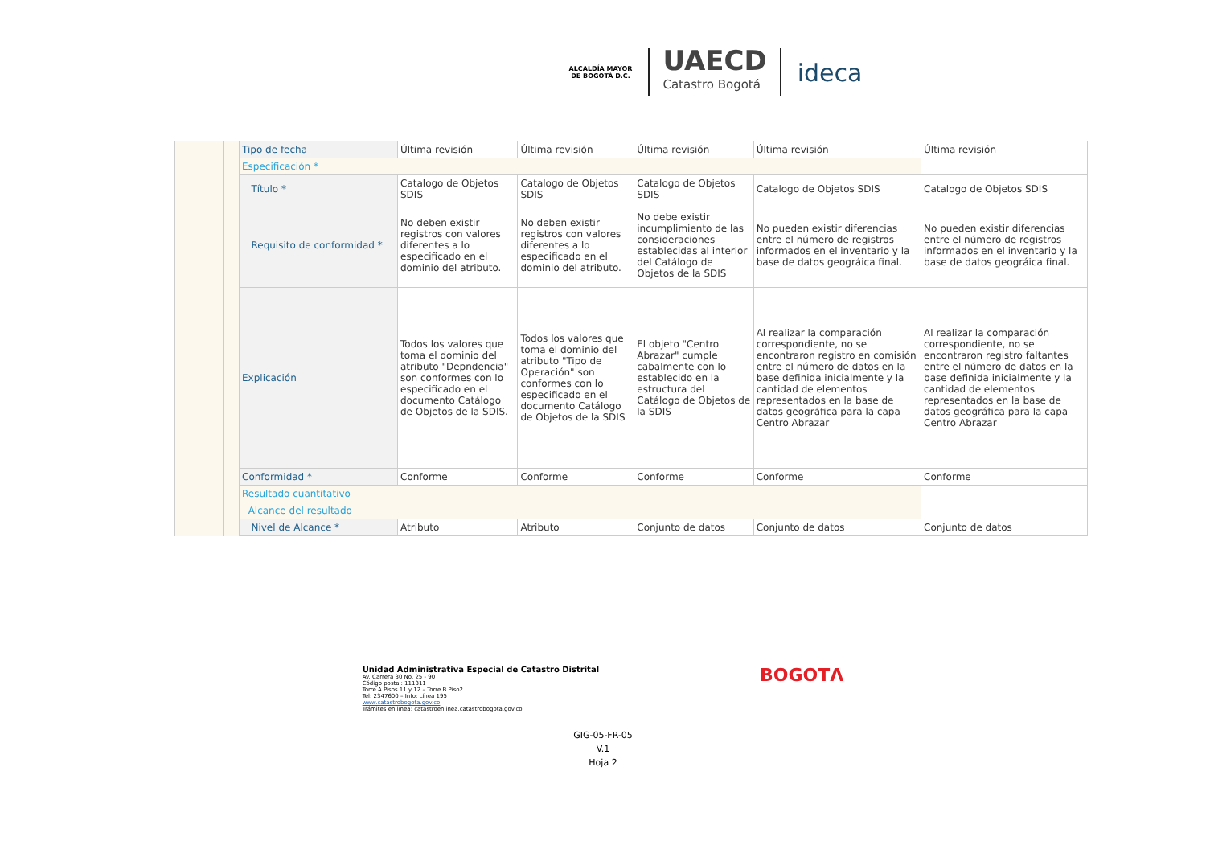ALCALDÍA MAYOR
DE BOGOTÁ D.C.
UAECD
Catastro Bogotá
ideca
| Tipo de fecha | Última revisión | Última revisión | Última revisión | Última revisión | Última revisión |
| Especificación * | | | | | |
| Título * | Catalogo de Objetos SDIS | Catalogo de Objetos SDIS | Catalogo de Objetos SDIS | Catalogo de Objetos SDIS | Catalogo de Objetos SDIS |
| Requisito de conformidad * | No deben existir registros con valores diferentes a lo especificado en el dominio del atributo. | No deben existir registros con valores diferentes a lo especificado en el dominio del atributo. | No debe existir incumplimiento de las consideraciones establecidas al interior del Catálogo de Objetos de la SDIS | No pueden existir diferencias entre el número de registros informados en el inventario y la base de datos geográica final. | No pueden existir diferencias entre el número de registros informados en el inventario y la base de datos geográica final. |
| Explicación | Todos los valores que toma el dominio del atributo "Depndencia" son conformes con lo especificado en el documento Catálogo de Objetos de la SDIS. | Todos los valores que toma el dominio del atributo "Tipo de Operación" son conformes con lo especificado en el documento Catálogo de Objetos de la SDIS | El objeto "Centro Abrazar" cumple cabalmente con lo establecido en la estructura del Catálogo de Objetos de la SDIS | Al realizar la comparación correspondiente, no se encontraron registro en comisión entre el número de datos en la base definida inicialmente y la cantidad de elementos representados en la base de datos geográfica para la capa Centro Abrazar | Al realizar la comparación correspondiente, no se encontraron registro faltantes entre el número de datos en la base definida inicialmente y la cantidad de elementos representados en la base de datos geográfica para la capa Centro Abrazar |
| Conformidad * | Conforme | Conforme | Conforme | Conforme | Conforme |
| Resultado cuantitativo | | | | | |
| Alcance del resultado | | | | | |
| Nivel de Alcance * | Atributo | Atributo | Conjunto de datos | Conjunto de datos | Conjunto de datos |
Unidad Administrativa Especial de Catastro Distrital
Av. Carrera 30 No. 25 - 90
Código postal: 111311
Torre A Pisos 11 y 12 – Torre B Piso2
Tel: 2347600 – Info: Línea 195
www.catastrobogota.gov.co
Trámites en línea: catastroenlinea.catastrobogota.gov.co
BOGOTΛ
GIG-05-FR-05
V.1
Hoja 2